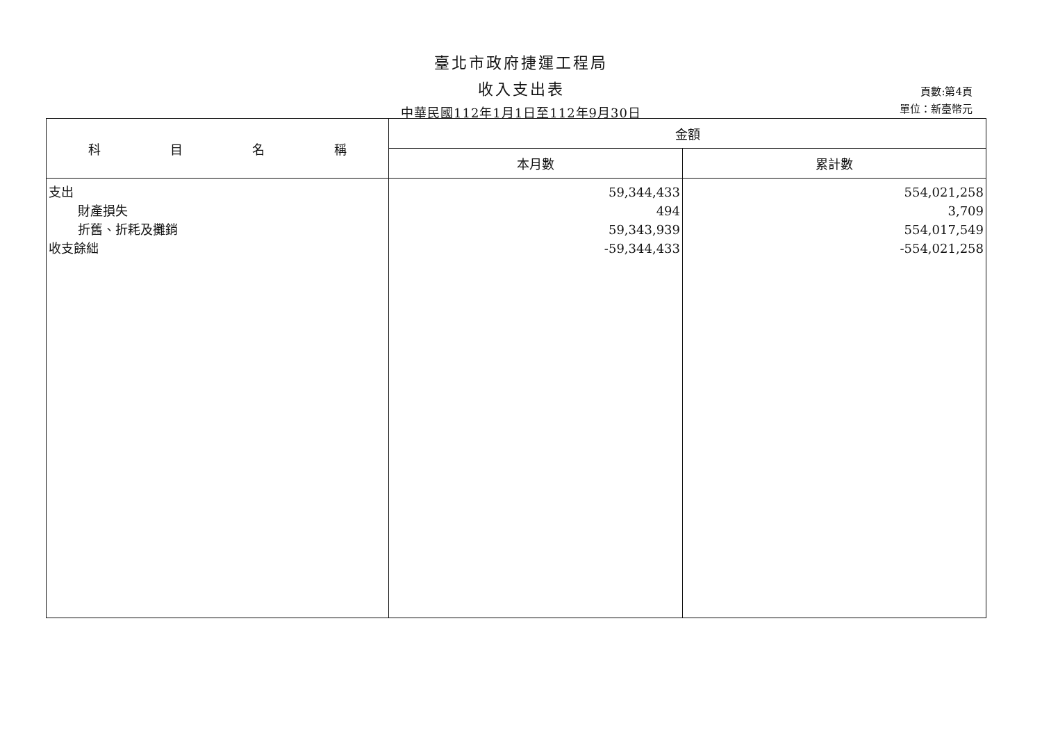臺北市政府捷運工程局
收入支出表
中華民國112年1月1日至112年9月30日
頁數:第4頁
單位：新臺幣元
| 科目名 稱 | 金額 | |
| --- | --- | --- |
| | 本月數 | 累計數 |
| 支出 財產損失 折舊、折耗及攤銷 收支餘絀 | 59,344,433 494 59,343,939 -59,344,433 | 554,021,258 3,709 554,017,549 -554,021,258 |